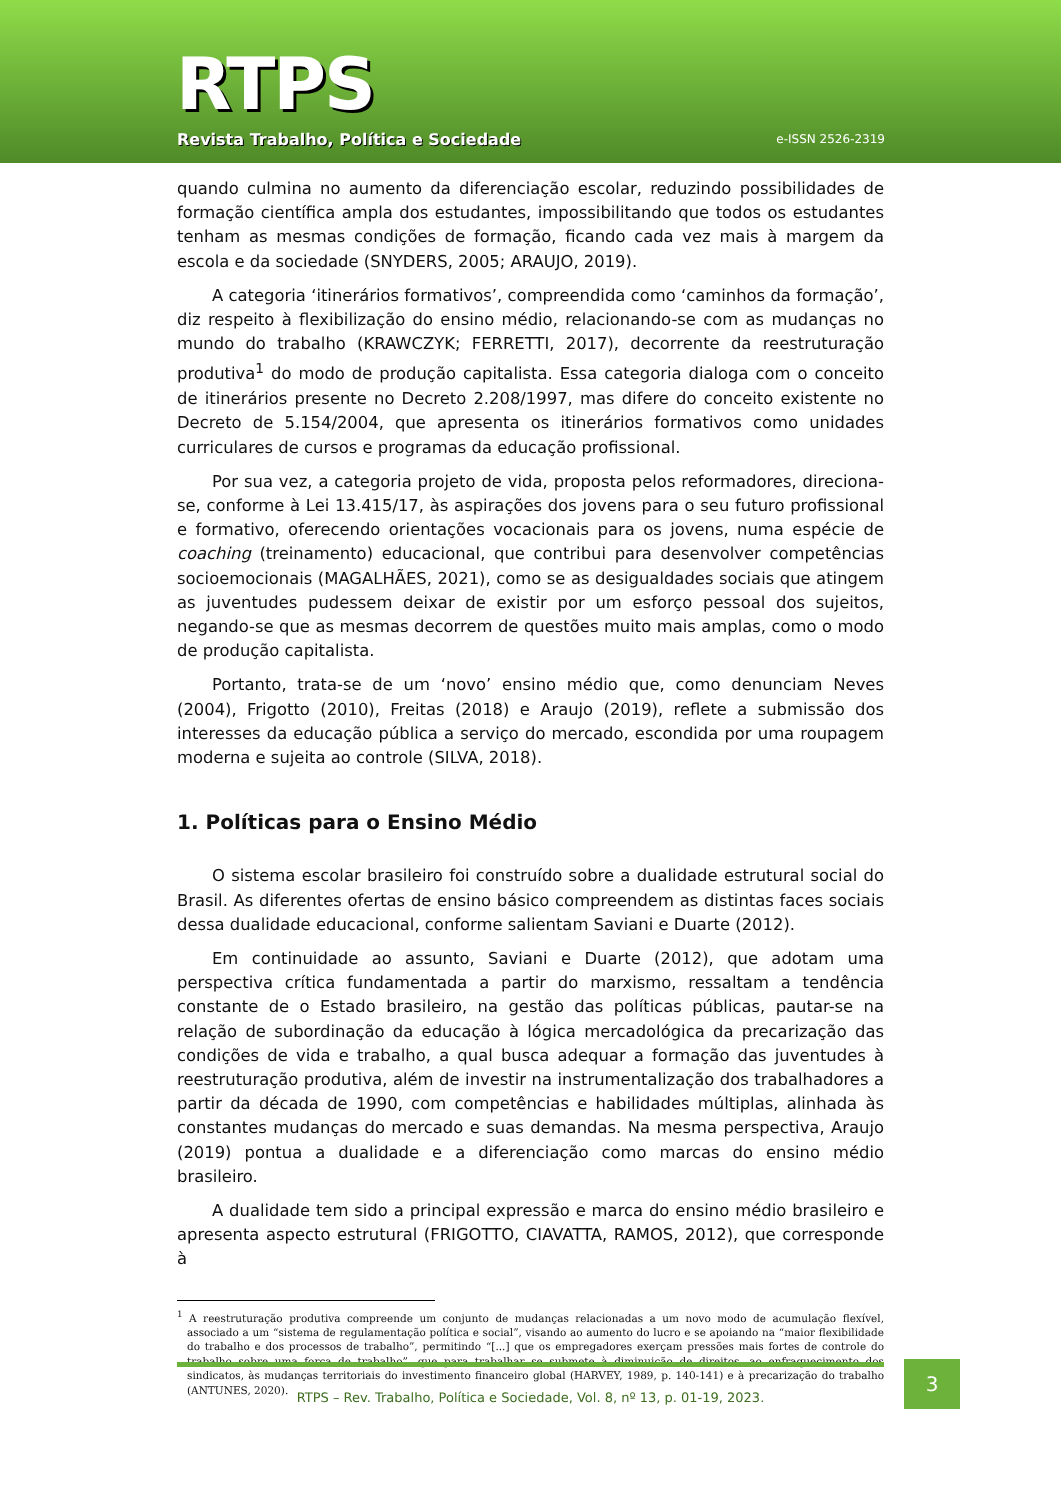RTPS
Revista Trabalho, Política e Sociedade
e-ISSN 2526-2319
quando culmina no aumento da diferenciação escolar, reduzindo possibilidades de formação científica ampla dos estudantes, impossibilitando que todos os estudantes tenham as mesmas condições de formação, ficando cada vez mais à margem da escola e da sociedade (SNYDERS, 2005; ARAUJO, 2019).
A categoria ‘itinerários formativos’, compreendida como ‘caminhos da formação’, diz respeito à flexibilização do ensino médio, relacionando-se com as mudanças no mundo do trabalho (KRAWCZYK; FERRETTI, 2017), decorrente da reestruturação produtiva<sup>1</sup> do modo de produção capitalista. Essa categoria dialoga com o conceito de itinerários presente no Decreto 2.208/1997, mas difere do conceito existente no Decreto de 5.154/2004, que apresenta os itinerários formativos como unidades curriculares de cursos e programas da educação profissional.
Por sua vez, a categoria projeto de vida, proposta pelos reformadores, direciona-se, conforme à Lei 13.415/17, às aspirações dos jovens para o seu futuro profissional e formativo, oferecendo orientações vocacionais para os jovens, numa espécie de coaching (treinamento) educacional, que contribui para desenvolver competências socioemocionais (MAGALHÃES, 2021), como se as desigualdades sociais que atingem as juventudes pudessem deixar de existir por um esforço pessoal dos sujeitos, negando-se que as mesmas decorrem de questões muito mais amplas, como o modo de produção capitalista.
Portanto, trata-se de um ‘novo’ ensino médio que, como denunciam Neves (2004), Frigotto (2010), Freitas (2018) e Araujo (2019), reflete a submissão dos interesses da educação pública a serviço do mercado, escondida por uma roupagem moderna e sujeita ao controle (SILVA, 2018).
1. Políticas para o Ensino Médio
O sistema escolar brasileiro foi construído sobre a dualidade estrutural social do Brasil. As diferentes ofertas de ensino básico compreendem as distintas faces sociais dessa dualidade educacional, conforme salientam Saviani e Duarte (2012).
Em continuidade ao assunto, Saviani e Duarte (2012), que adotam uma perspectiva crítica fundamentada a partir do marxismo, ressaltam a tendência constante de o Estado brasileiro, na gestão das políticas públicas, pautar-se na relação de subordinação da educação à lógica mercadológica da precarização das condições de vida e trabalho, a qual busca adequar a formação das juventudes à reestruturação produtiva, além de investir na instrumentalização dos trabalhadores a partir da década de 1990, com competências e habilidades múltiplas, alinhada às constantes mudanças do mercado e suas demandas. Na mesma perspectiva, Araujo (2019) pontua a dualidade e a diferenciação como marcas do ensino médio brasileiro.
A dualidade tem sido a principal expressão e marca do ensino médio brasileiro e apresenta aspecto estrutural (FRIGOTTO, CIAVATTA, RAMOS, 2012), que corresponde à
<sup>1</sup> A reestruturação produtiva compreende um conjunto de mudanças relacionadas a um novo modo de acumulação flexível, associado a um “sistema de regulamentação política e social”, visando ao aumento do lucro e se apoiando na “maior flexibilidade do trabalho e dos processos de trabalho”, permitindo “[...] que os empregadores exerçam pressões mais fortes de controle do trabalho sobre uma força de trabalho”, que para trabalhar se submete à diminuição de direitos, ao enfraquecimento dos sindicatos, às mudanças territoriais do investimento financeiro global (HARVEY, 1989, p. 140-141) e à precarização do trabalho (ANTUNES, 2020).
RTPS – Rev. Trabalho, Política e Sociedade, Vol. 8, nº 13, p. 01-19, 2023.
3